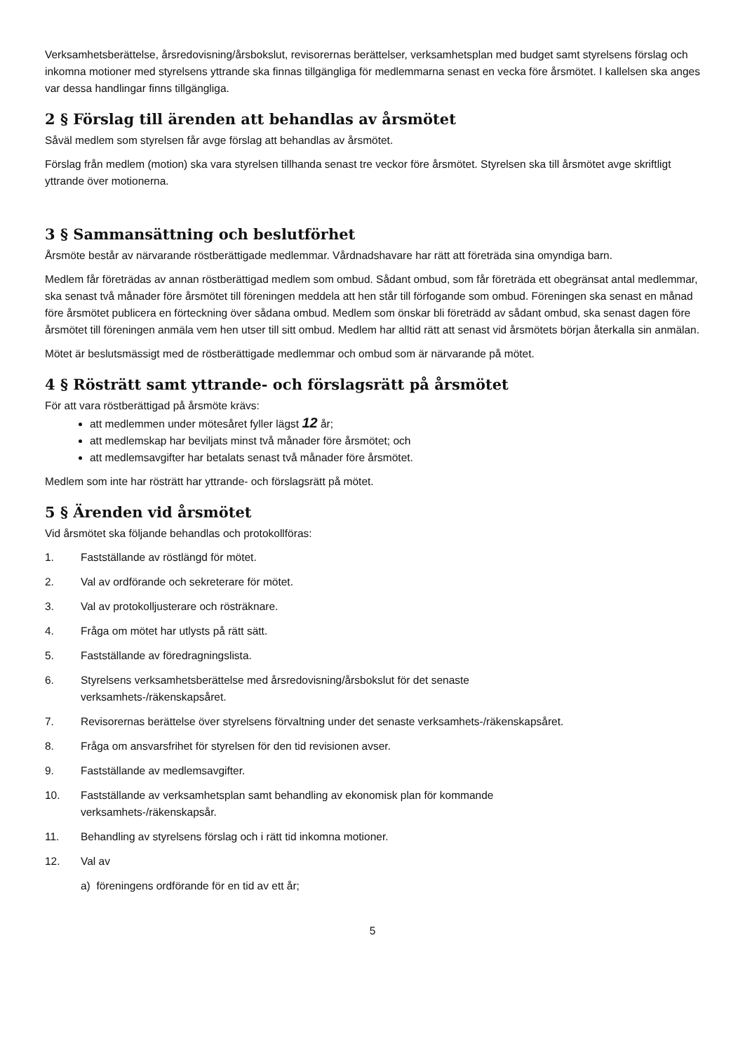Verksamhetsberättelse, årsredovisning/årsbokslut, revisorernas berättelser, verksamhetsplan med budget samt styrelsens förslag och inkomna motioner med styrelsens yttrande ska finnas tillgängliga för medlemmarna senast en vecka före årsmötet. I kallelsen ska anges var dessa handlingar finns tillgängliga.
2 § Förslag till ärenden att behandlas av årsmötet
Såväl medlem som styrelsen får avge förslag att behandlas av årsmötet.
Förslag från medlem (motion) ska vara styrelsen tillhanda senast tre veckor före årsmötet. Styrelsen ska till årsmötet avge skriftligt yttrande över motionerna.
3 § Sammansättning och beslutförhet
Årsmöte består av närvarande röstberättigade medlemmar. Vårdnadshavare har rätt att företräda sina omyndiga barn.
Medlem får företrädas av annan röstberättigad medlem som ombud. Sådant ombud, som får företräda ett obegränsat antal medlemmar, ska senast två månader före årsmötet till föreningen meddela att hen står till förfogande som ombud. Föreningen ska senast en månad före årsmötet publicera en förteckning över sådana ombud. Medlem som önskar bli företrädd av sådant ombud, ska senast dagen före årsmötet till föreningen anmäla vem hen utser till sitt ombud. Medlem har alltid rätt att senast vid årsmötets början återkalla sin anmälan.
Mötet är beslutsmässigt med de röstberättigade medlemmar och ombud som är närvarande på mötet.
4 § Rösträtt samt yttrande- och förslagsrätt på årsmötet
För att vara röstberättigad på årsmöte krävs:
att medlemmen under mötesåret fyller lägst 12 år;
att medlemskap har beviljats minst två månader före årsmötet; och
att medlemsavgifter har betalats senast två månader före årsmötet.
Medlem som inte har rösträtt har yttrande- och förslagsrätt på mötet.
5 § Ärenden vid årsmötet
Vid årsmötet ska följande behandlas och protokollföras:
1. Fastställande av röstlängd för mötet.
2. Val av ordförande och sekreterare för mötet.
3. Val av protokolljusterare och rösträknare.
4. Fråga om mötet har utlysts på rätt sätt.
5. Fastställande av föredragningslista.
6. Styrelsens verksamhetsberättelse med årsredovisning/årsbokslut för det senaste
verksamhets-/räkenskapsåret.
7. Revisorernas berättelse över styrelsens förvaltning under det senaste verksamhets-/räkenskapsåret.
8. Fråga om ansvarsfrihet för styrelsen för den tid revisionen avser.
9. Fastställande av medlemsavgifter.
10. Fastställande av verksamhetsplan samt behandling av ekonomisk plan för kommande
verksamhets-/räkenskapsår.
11. Behandling av styrelsens förslag och i rätt tid inkomna motioner.
12. Val av
a) föreningens ordförande för en tid av ett år;
5